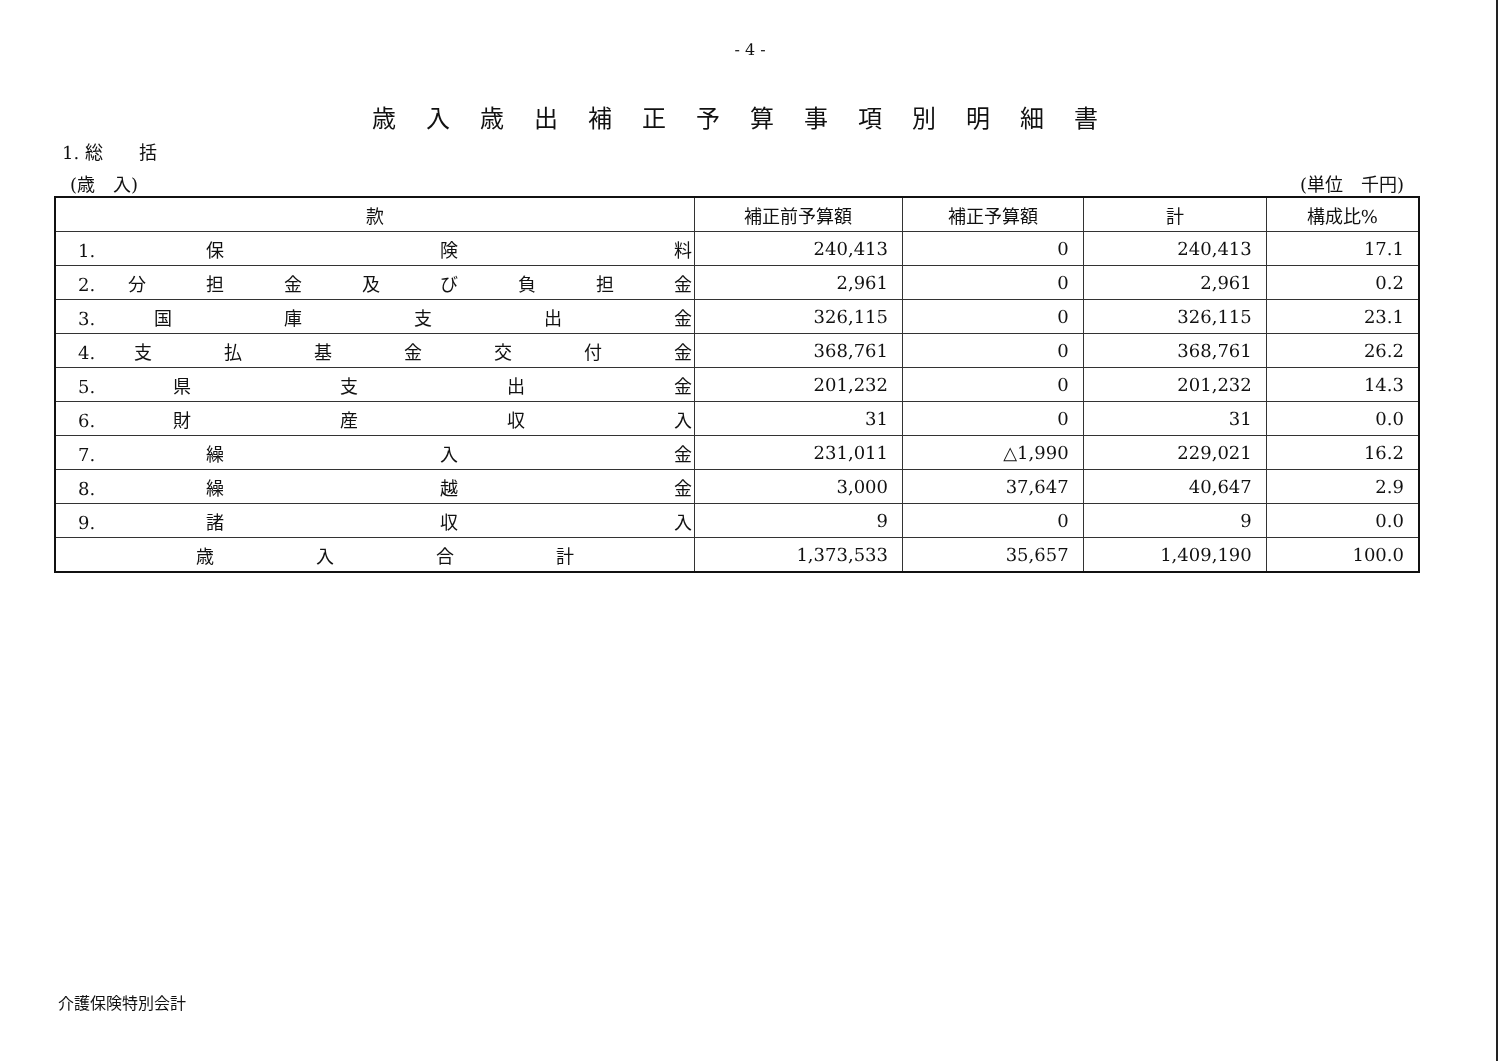- 4 -
歳入歳出補正予算事項別明細書
1. 総　　括
(歳　入) (単位　千円)
| 款 | 補正前予算額 | 補正予算額 | 計 | 構成比% |
| --- | --- | --- | --- | --- |
| 1. 保 険 料 | 240,413 | 0 | 240,413 | 17.1 |
| 2. 分 担 金 及 び 負 担 金 | 2,961 | 0 | 2,961 | 0.2 |
| 3. 国 庫 支 出 金 | 326,115 | 0 | 326,115 | 23.1 |
| 4. 支 払 基 金 交 付 金 | 368,761 | 0 | 368,761 | 26.2 |
| 5. 県 支 出 金 | 201,232 | 0 | 201,232 | 14.3 |
| 6. 財 産 収 入 | 31 | 0 | 31 | 0.0 |
| 7. 繰 入 金 | 231,011 | △1,990 | 229,021 | 16.2 |
| 8. 繰 越 金 | 3,000 | 37,647 | 40,647 | 2.9 |
| 9. 諸 収 入 | 9 | 0 | 9 | 0.0 |
| 歳 入 合 計 | 1,373,533 | 35,657 | 1,409,190 | 100.0 |
介護保険特別会計